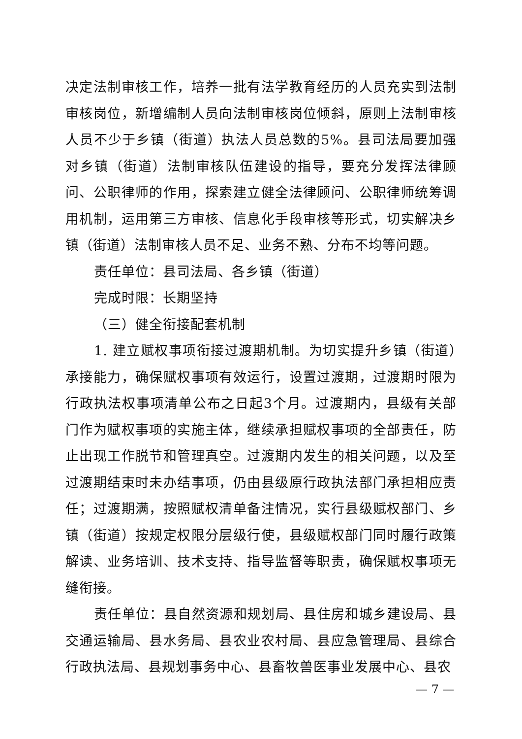决定法制审核工作，培养一批有法学教育经历的人员充实到法制审核岗位，新增编制人员向法制审核岗位倾斜，原则上法制审核人员不少于乡镇（街道）执法人员总数的5%。县司法局要加强对乡镇（街道）法制审核队伍建设的指导，要充分发挥法律顾问、公职律师的作用，探索建立健全法律顾问、公职律师统筹调用机制，运用第三方审核、信息化手段审核等形式，切实解决乡镇（街道）法制审核人员不足、业务不熟、分布不均等问题。
责任单位：县司法局、各乡镇（街道）
完成时限：长期坚持
（三）健全衔接配套机制
1. 建立赋权事项衔接过渡期机制。为切实提升乡镇（街道）承接能力，确保赋权事项有效运行，设置过渡期，过渡期时限为行政执法权事项清单公布之日起3个月。过渡期内，县级有关部门作为赋权事项的实施主体，继续承担赋权事项的全部责任，防止出现工作脱节和管理真空。过渡期内发生的相关问题，以及至过渡期结束时未办结事项，仍由县级原行政执法部门承担相应责任；过渡期满，按照赋权清单备注情况，实行县级赋权部门、乡镇（街道）按规定权限分层级行使，县级赋权部门同时履行政策解读、业务培训、技术支持、指导监督等职责，确保赋权事项无缝衔接。
责任单位：县自然资源和规划局、县住房和城乡建设局、县交通运输局、县水务局、县农业农村局、县应急管理局、县综合行政执法局、县规划事务中心、县畜牧兽医事业发展中心、县农
— 7 —